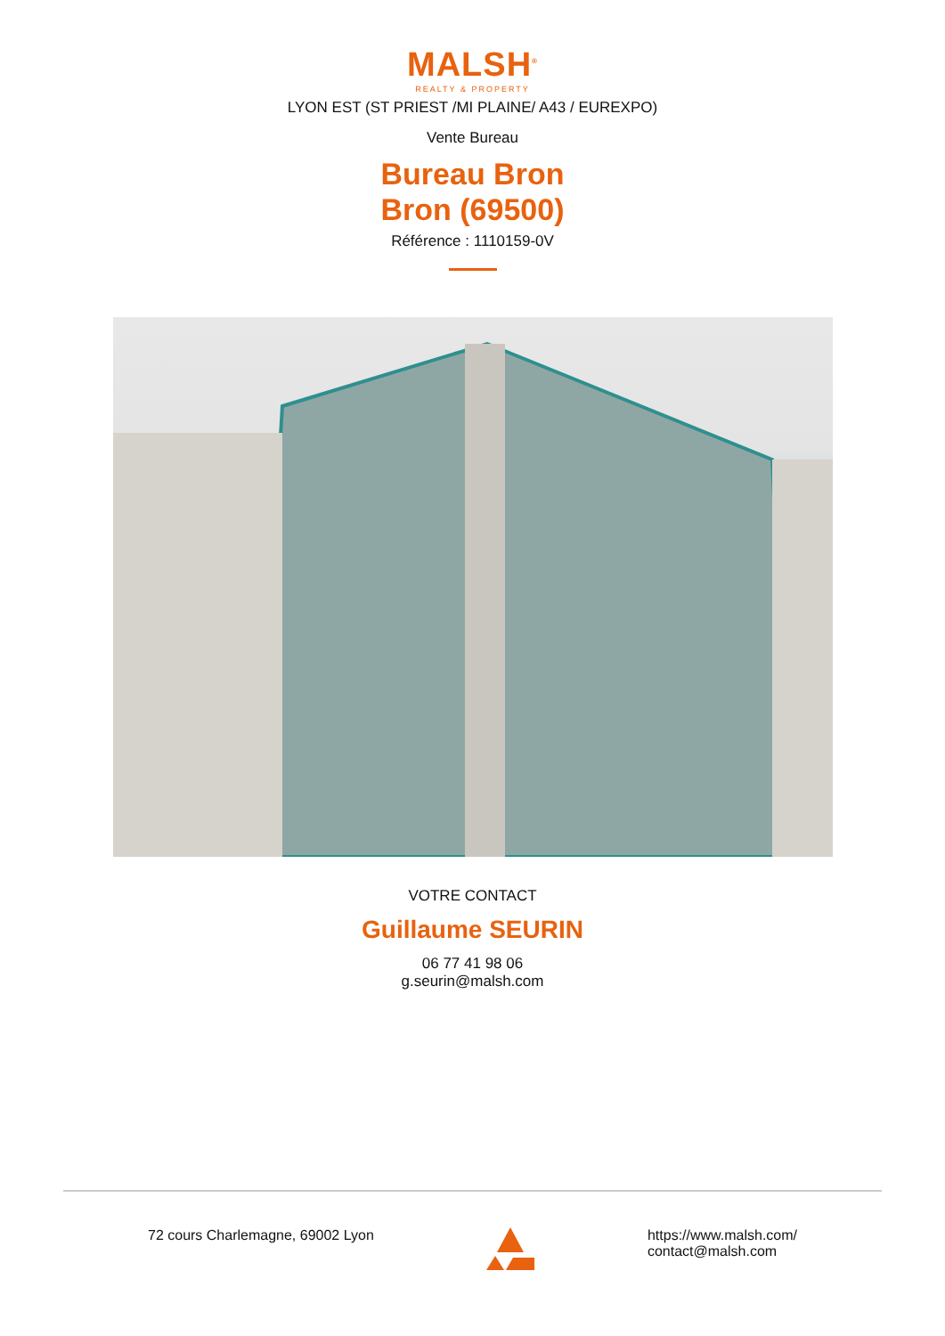MALSH<sup>®</sup>
REALTY & PROPERTY
LYON EST (ST PRIEST /MI PLAINE/ A43 / EUREXPO)
Vente Bureau
Bureau Bron
Bron (69500)
Référence : 1110159-0V
VOTRE CONTACT
Guillaume SEURIN
06 77 41 98 06
g.seurin@malsh.com
72 cours Charlemagne, 69002 Lyon
https://www.malsh.com/
contact@malsh.com